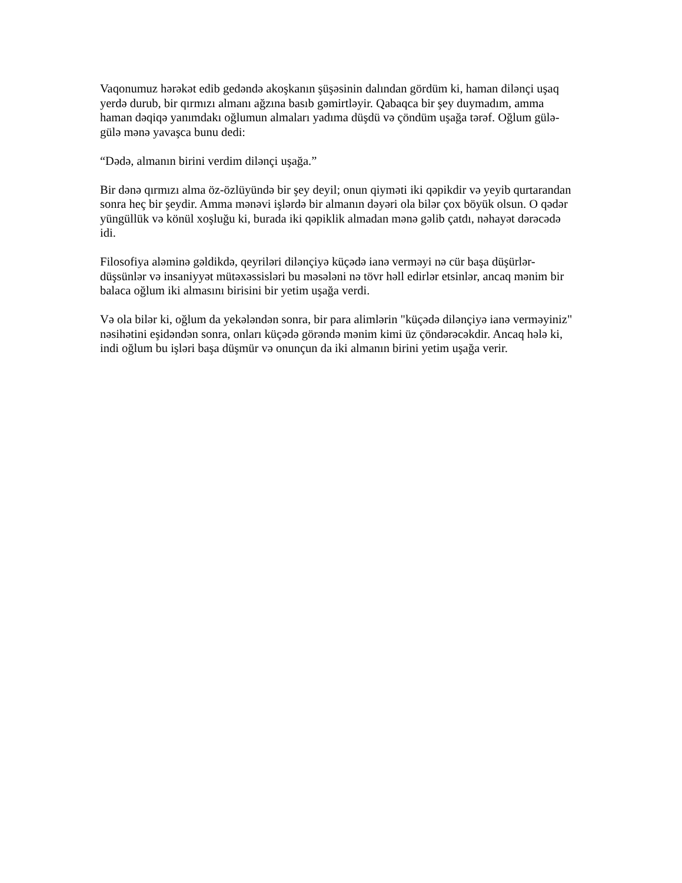Vaqonumuz hərəkət edib gedəndə akoşkanın şüşəsinin dalından gördüm ki, haman dilənçi uşaq yerdə durub, bir qırmızı almanı ağzına basıb gəmirtləyir. Qabaqca bir şey duymadım, amma haman dəqiqə yanımdakı oğlumun almaları yadıma düşdü və çöndüm uşağa tərəf. Oğlum gülə-gülə mənə yavaşca bunu dedi:
“Dədə, almanın birini verdim dilənçi uşağa.”
Bir dənə qırmızı alma öz-özlüyündə bir şey deyil; onun qiyməti iki qəpikdir və yeyib qurtarandan sonra heç bir şeydir. Amma mənəvi işlərdə bir almanın dəyəri ola bilər çox böyük olsun. O qədər yüngüllük və könül xoşluğu ki, burada iki qəpiklik almadan mənə gəlib çatdı, nəhayət dərəcədə idi.
Filosofiya aləminə gəldikdə, qeyriləri dilənçiyə küçədə ianə verməyi nə cür başa düşürlər-düşsünlər və insaniyyət mütəxəssisləri bu məsələni nə tövr həll edirlər etsinlər, ancaq mənim bir balaca oğlum iki almasını birisini bir yetim uşağa verdi.
Və ola bilər ki, oğlum da yekələndən sonra, bir para alimlərin "küçədə dilənçiyə ianə verməyiniz" nəsihətini eşidəndən sonra, onları küçədə görəndə mənim kimi üz çöndərəcəkdir. Ancaq hələ ki, indi oğlum bu işləri başa düşmür və onunçun da iki almanın birini yetim uşağa verir.